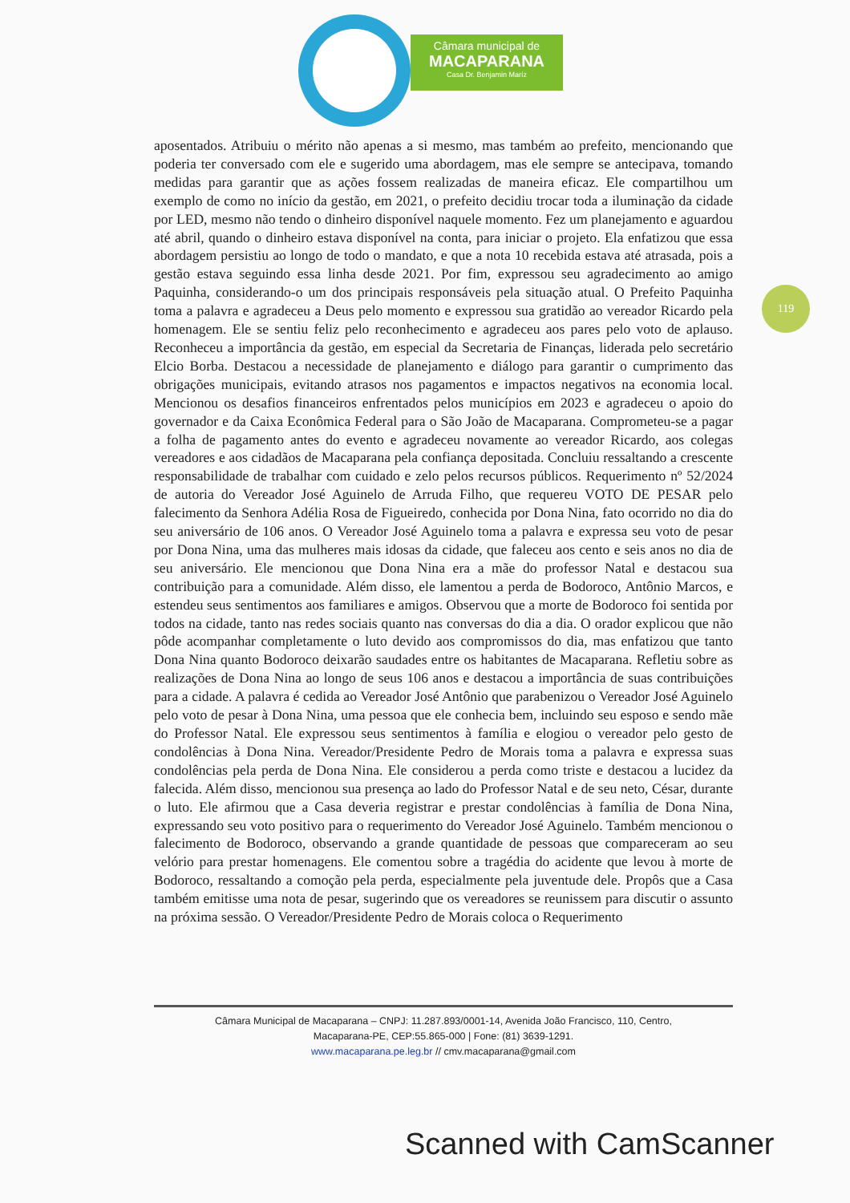Câmara municipal de
MACAPARANA
Casa Dr. Benjamin Maríz
aposentados. Atribuiu o mérito não apenas a si mesmo, mas também ao prefeito, mencionando que poderia ter conversado com ele e sugerido uma abordagem, mas ele sempre se antecipava, tomando medidas para garantir que as ações fossem realizadas de maneira eficaz. Ele compartilhou um exemplo de como no início da gestão, em 2021, o prefeito decidiu trocar toda a iluminação da cidade por LED, mesmo não tendo o dinheiro disponível naquele momento. Fez um planejamento e aguardou até abril, quando o dinheiro estava disponível na conta, para iniciar o projeto. Ela enfatizou que essa abordagem persistiu ao longo de todo o mandato, e que a nota 10 recebida estava até atrasada, pois a gestão estava seguindo essa linha desde 2021. Por fim, expressou seu agradecimento ao amigo Paquinha, considerando-o um dos principais responsáveis pela situação atual. O Prefeito Paquinha toma a palavra e agradeceu a Deus pelo momento e expressou sua gratidão ao vereador Ricardo pela homenagem. Ele se sentiu feliz pelo reconhecimento e agradeceu aos pares pelo voto de aplauso. Reconheceu a importância da gestão, em especial da Secretaria de Finanças, liderada pelo secretário Elcio Borba. Destacou a necessidade de planejamento e diálogo para garantir o cumprimento das obrigações municipais, evitando atrasos nos pagamentos e impactos negativos na economia local. Mencionou os desafios financeiros enfrentados pelos municípios em 2023 e agradeceu o apoio do governador e da Caixa Econômica Federal para o São João de Macaparana. Comprometeu-se a pagar a folha de pagamento antes do evento e agradeceu novamente ao vereador Ricardo, aos colegas vereadores e aos cidadãos de Macaparana pela confiança depositada. Concluiu ressaltando a crescente responsabilidade de trabalhar com cuidado e zelo pelos recursos públicos. Requerimento nº 52/2024 de autoria do Vereador José Aguinelo de Arruda Filho, que requereu VOTO DE PESAR pelo falecimento da Senhora Adélia Rosa de Figueiredo, conhecida por Dona Nina, fato ocorrido no dia do seu aniversário de 106 anos. O Vereador José Aguinelo toma a palavra e expressa seu voto de pesar por Dona Nina, uma das mulheres mais idosas da cidade, que faleceu aos cento e seis anos no dia de seu aniversário. Ele mencionou que Dona Nina era a mãe do professor Natal e destacou sua contribuição para a comunidade. Além disso, ele lamentou a perda de Bodoroco, Antônio Marcos, e estendeu seus sentimentos aos familiares e amigos. Observou que a morte de Bodoroco foi sentida por todos na cidade, tanto nas redes sociais quanto nas conversas do dia a dia. O orador explicou que não pôde acompanhar completamente o luto devido aos compromissos do dia, mas enfatizou que tanto Dona Nina quanto Bodoroco deixarão saudades entre os habitantes de Macaparana. Refletiu sobre as realizações de Dona Nina ao longo de seus 106 anos e destacou a importância de suas contribuições para a cidade. A palavra é cedida ao Vereador José Antônio que parabenizou o Vereador José Aguinelo pelo voto de pesar à Dona Nina, uma pessoa que ele conhecia bem, incluindo seu esposo e sendo mãe do Professor Natal. Ele expressou seus sentimentos à família e elogiou o vereador pelo gesto de condolências à Dona Nina. Vereador/Presidente Pedro de Morais toma a palavra e expressa suas condolências pela perda de Dona Nina. Ele considerou a perda como triste e destacou a lucidez da falecida. Além disso, mencionou sua presença ao lado do Professor Natal e de seu neto, César, durante o luto. Ele afirmou que a Casa deveria registrar e prestar condolências à família de Dona Nina, expressando seu voto positivo para o requerimento do Vereador José Aguinelo. Também mencionou o falecimento de Bodoroco, observando a grande quantidade de pessoas que compareceram ao seu velório para prestar homenagens. Ele comentou sobre a tragédia do acidente que levou à morte de Bodoroco, ressaltando a comoção pela perda, especialmente pela juventude dele. Propôs que a Casa também emitisse uma nota de pesar, sugerindo que os vereadores se reunissem para discutir o assunto na próxima sessão. O Vereador/Presidente Pedro de Morais coloca o Requerimento
119
Câmara Municipal de Macaparana – CNPJ: 11.287.893/0001-14, Avenida João Francisco, 110, Centro,
Macaparana-PE, CEP:55.865-000 | Fone: (81) 3639-1291.
www.macaparana.pe.leg.br // cmv.macaparana@gmail.com
Scanned with CamScanner